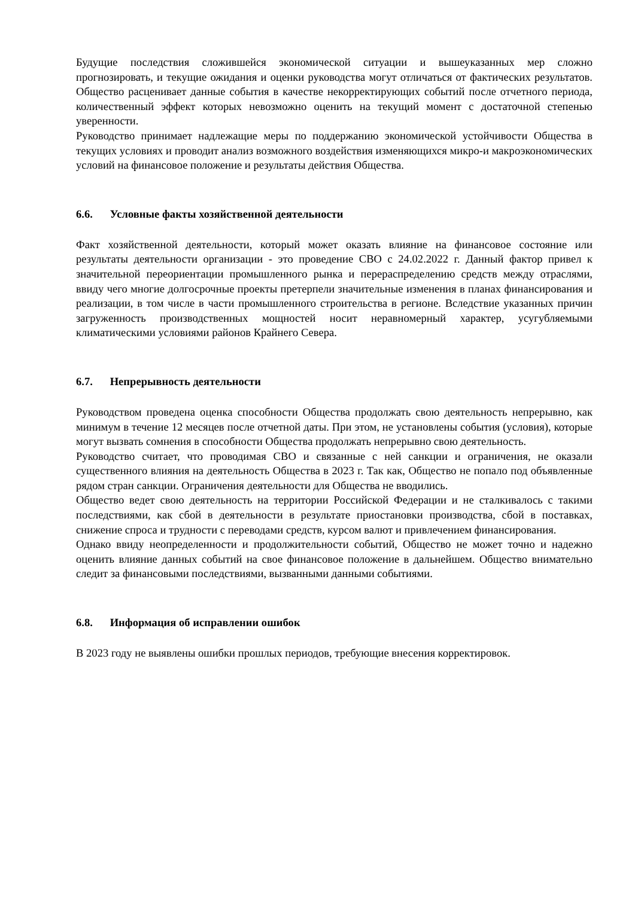Будущие последствия сложившейся экономической ситуации и вышеуказанных мер сложно прогнозировать, и текущие ожидания и оценки руководства могут отличаться от фактических результатов. Общество расценивает данные события в качестве некорректирующих событий после отчетного периода, количественный эффект которых невозможно оценить на текущий момент с достаточной степенью уверенности.
Руководство принимает надлежащие меры по поддержанию экономической устойчивости Общества в текущих условиях и проводит анализ возможного воздействия изменяющихся микро-и макроэкономических условий на финансовое положение и результаты действия Общества.
6.6. Условные факты хозяйственной деятельности
Факт хозяйственной деятельности, который может оказать влияние на финансовое состояние или результаты деятельности организации - это проведение СВО с 24.02.2022 г. Данный фактор привел к значительной переориентации промышленного рынка и перераспределению средств между отраслями, ввиду чего многие долгосрочные проекты претерпели значительные изменения в планах финансирования и реализации, в том числе в части промышленного строительства в регионе. Вследствие указанных причин загруженность производственных мощностей носит неравномерный характер, усугубляемыми климатическими условиями районов Крайнего Севера.
6.7. Непрерывность деятельности
Руководством проведена оценка способности Общества продолжать свою деятельность непрерывно, как минимум в течение 12 месяцев после отчетной даты. При этом, не установлены события (условия), которые могут вызвать сомнения в способности Общества продолжать непрерывно свою деятельность.
Руководство считает, что проводимая СВО и связанные с ней санкции и ограничения, не оказали существенного влияния на деятельность Общества в 2023 г. Так как, Общество не попало под объявленные рядом стран санкции. Ограничения деятельности для Общества не вводились.
Общество ведет свою деятельность на территории Российской Федерации и не сталкивалось с такими последствиями, как сбой в деятельности в результате приостановки производства, сбой в поставках, снижение спроса и трудности с переводами средств, курсом валют и привлечением финансирования.
Однако ввиду неопределенности и продолжительности событий, Общество не может точно и надежно оценить влияние данных событий на свое финансовое положение в дальнейшем. Общество внимательно следит за финансовыми последствиями, вызванными данными событиями.
6.8. Информация об исправлении ошибок
В 2023 году не выявлены ошибки прошлых периодов, требующие внесения корректировок.